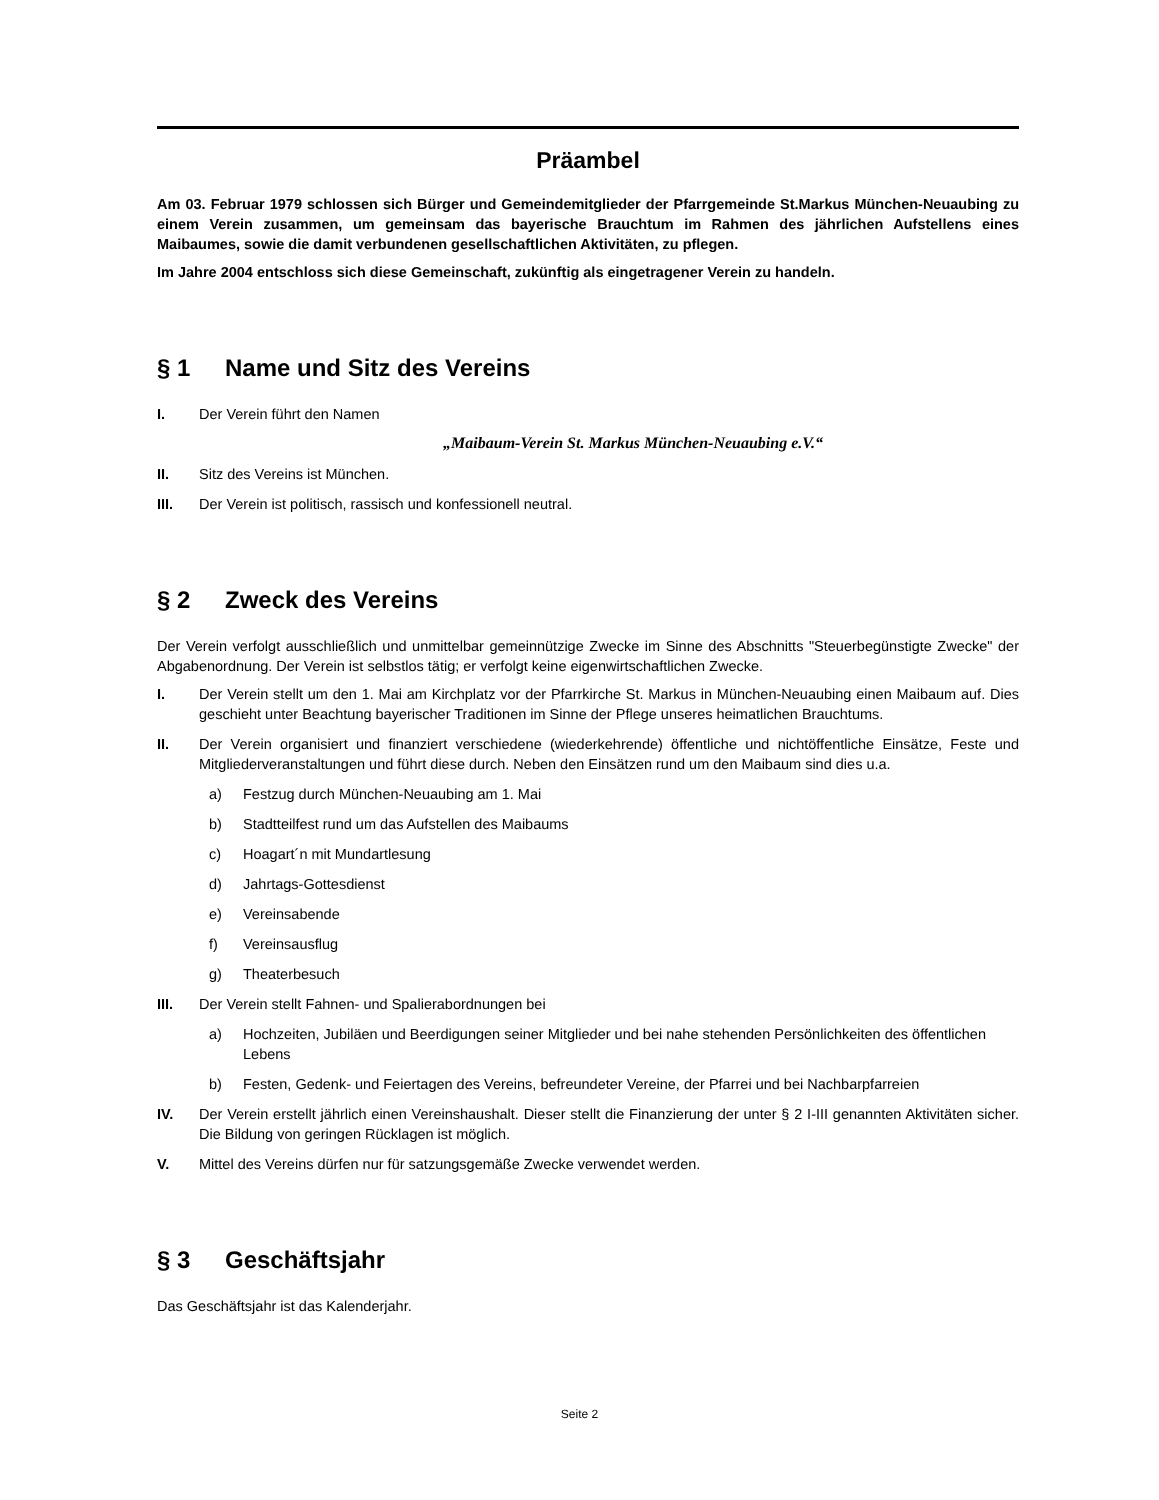Präambel
Am 03. Februar 1979 schlossen sich Bürger und Gemeindemitglieder der Pfarrgemeinde St.Markus München-Neuaubing zu einem Verein zusammen, um gemeinsam das bayerische Brauchtum im Rahmen des jährlichen Aufstellens eines Maibaumes, sowie die damit verbundenen gesellschaftlichen Aktivitäten, zu pflegen.
Im Jahre 2004 entschloss sich diese Gemeinschaft, zukünftig als eingetragener Verein zu handeln.
§ 1 Name und Sitz des Vereins
I. Der Verein führt den Namen
„Maibaum-Verein St. Markus München-Neuaubing e.V.“
II. Sitz des Vereins ist München.
III. Der Verein ist politisch, rassisch und konfessionell neutral.
§ 2 Zweck des Vereins
Der Verein verfolgt ausschließlich und unmittelbar gemeinnützige Zwecke im Sinne des Abschnitts "Steuerbegünstigte Zwecke" der Abgabenordnung. Der Verein ist selbstlos tätig; er verfolgt keine eigenwirtschaftlichen Zwecke.
I. Der Verein stellt um den 1. Mai am Kirchplatz vor der Pfarrkirche St. Markus in München-Neuaubing einen Maibaum auf. Dies geschieht unter Beachtung bayerischer Traditionen im Sinne der Pflege unseres heimatlichen Brauchtums.
II. Der Verein organisiert und finanziert verschiedene (wiederkehrende) öffentliche und nichtöffentliche Einsätze, Feste und Mitgliederveranstaltungen und führt diese durch. Neben den Einsätzen rund um den Maibaum sind dies u.a.
a) Festzug durch München-Neuaubing am 1. Mai
b) Stadtteilfest rund um das Aufstellen des Maibaums
c) Hoagart´n mit Mundartlesung
d) Jahrtags-Gottesdienst
e) Vereinsabende
f) Vereinsausflug
g) Theaterbesuch
III. Der Verein stellt Fahnen- und Spalierabordnungen bei
a) Hochzeiten, Jubiläen und Beerdigungen seiner Mitglieder und bei nahe stehenden Persönlichkeiten des öffentlichen Lebens
b) Festen, Gedenk- und Feiertagen des Vereins, befreundeter Vereine, der Pfarrei und bei Nachbarpfarreien
IV. Der Verein erstellt jährlich einen Vereinshaushalt. Dieser stellt die Finanzierung der unter § 2 I-III genannten Aktivitäten sicher. Die Bildung von geringen Rücklagen ist möglich.
V. Mittel des Vereins dürfen nur für satzungsgemäße Zwecke verwendet werden.
§ 3 Geschäftsjahr
Das Geschäftsjahr ist das Kalenderjahr.
Seite 2